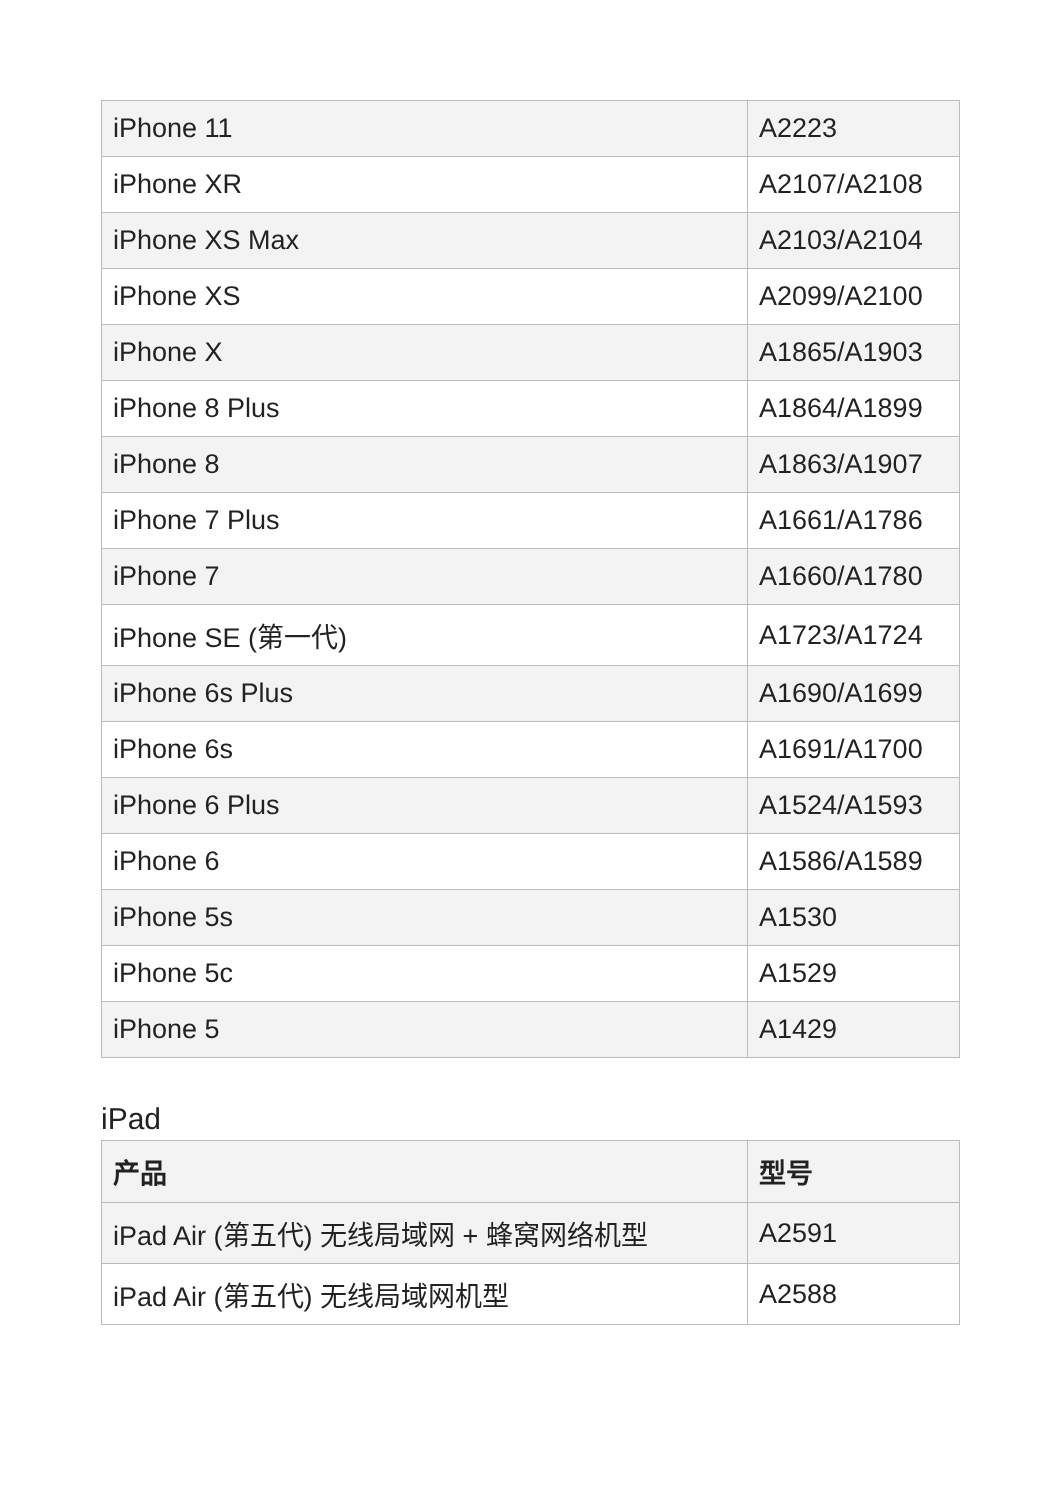| iPhone 11 | A2223 |
| iPhone XR | A2107/A2108 |
| iPhone XS Max | A2103/A2104 |
| iPhone XS | A2099/A2100 |
| iPhone X | A1865/A1903 |
| iPhone 8 Plus | A1864/A1899 |
| iPhone 8 | A1863/A1907 |
| iPhone 7 Plus | A1661/A1786 |
| iPhone 7 | A1660/A1780 |
| iPhone SE (第一代) | A1723/A1724 |
| iPhone 6s Plus | A1690/A1699 |
| iPhone 6s | A1691/A1700 |
| iPhone 6 Plus | A1524/A1593 |
| iPhone 6 | A1586/A1589 |
| iPhone 5s | A1530 |
| iPhone 5c | A1529 |
| iPhone 5 | A1429 |
iPad
| 产品 | 型号 |
| --- | --- |
| iPad Air (第五代) 无线局域网 + 蜂窝网络机型 | A2591 |
| iPad Air (第五代) 无线局域网机型 | A2588 |